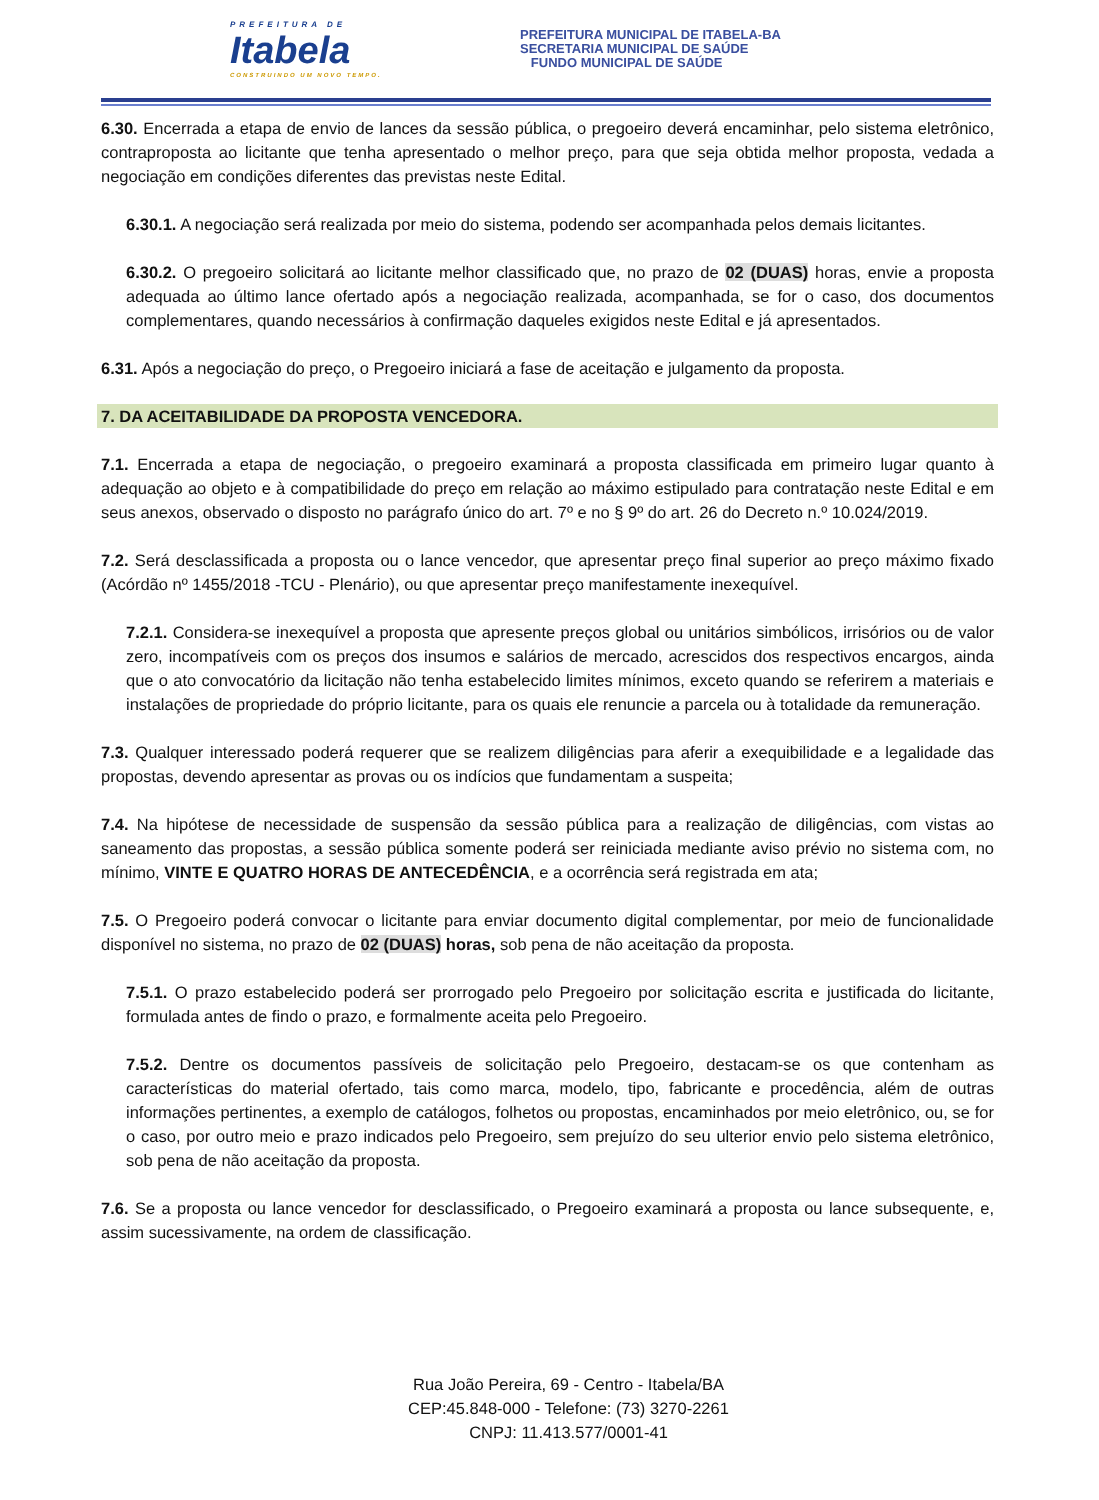PREFEITURA DE
Itabela
CONSTRUINDO UM NOVO TEMPO.
PREFEITURA MUNICIPAL DE ITABELA-BA
SECRETARIA MUNICIPAL DE SAÚDE
FUNDO MUNICIPAL DE SAÚDE
6.30. Encerrada a etapa de envio de lances da sessão pública, o pregoeiro deverá encaminhar, pelo sistema eletrônico, contraproposta ao licitante que tenha apresentado o melhor preço, para que seja obtida melhor proposta, vedada a negociação em condições diferentes das previstas neste Edital.
6.30.1. A negociação será realizada por meio do sistema, podendo ser acompanhada pelos demais licitantes.
6.30.2. O pregoeiro solicitará ao licitante melhor classificado que, no prazo de 02 (DUAS) horas, envie a proposta adequada ao último lance ofertado após a negociação realizada, acompanhada, se for o caso, dos documentos complementares, quando necessários à confirmação daqueles exigidos neste Edital e já apresentados.
6.31. Após a negociação do preço, o Pregoeiro iniciará a fase de aceitação e julgamento da proposta.
7. DA ACEITABILIDADE DA PROPOSTA VENCEDORA.
7.1. Encerrada a etapa de negociação, o pregoeiro examinará a proposta classificada em primeiro lugar quanto à adequação ao objeto e à compatibilidade do preço em relação ao máximo estipulado para contratação neste Edital e em seus anexos, observado o disposto no parágrafo único do art. 7º e no § 9º do art. 26 do Decreto n.º 10.024/2019.
7.2. Será desclassificada a proposta ou o lance vencedor, que apresentar preço final superior ao preço máximo fixado (Acórdão nº 1455/2018 -TCU - Plenário), ou que apresentar preço manifestamente inexequível.
7.2.1. Considera-se inexequível a proposta que apresente preços global ou unitários simbólicos, irrisórios ou de valor zero, incompatíveis com os preços dos insumos e salários de mercado, acrescidos dos respectivos encargos, ainda que o ato convocatório da licitação não tenha estabelecido limites mínimos, exceto quando se referirem a materiais e instalações de propriedade do próprio licitante, para os quais ele renuncie a parcela ou à totalidade da remuneração.
7.3. Qualquer interessado poderá requerer que se realizem diligências para aferir a exequibilidade e a legalidade das propostas, devendo apresentar as provas ou os indícios que fundamentam a suspeita;
7.4. Na hipótese de necessidade de suspensão da sessão pública para a realização de diligências, com vistas ao saneamento das propostas, a sessão pública somente poderá ser reiniciada mediante aviso prévio no sistema com, no mínimo, VINTE E QUATRO HORAS DE ANTECEDÊNCIA, e a ocorrência será registrada em ata;
7.5. O Pregoeiro poderá convocar o licitante para enviar documento digital complementar, por meio de funcionalidade disponível no sistema, no prazo de 02 (DUAS) horas, sob pena de não aceitação da proposta.
7.5.1. O prazo estabelecido poderá ser prorrogado pelo Pregoeiro por solicitação escrita e justificada do licitante, formulada antes de findo o prazo, e formalmente aceita pelo Pregoeiro.
7.5.2. Dentre os documentos passíveis de solicitação pelo Pregoeiro, destacam-se os que contenham as características do material ofertado, tais como marca, modelo, tipo, fabricante e procedência, além de outras informações pertinentes, a exemplo de catálogos, folhetos ou propostas, encaminhados por meio eletrônico, ou, se for o caso, por outro meio e prazo indicados pelo Pregoeiro, sem prejuízo do seu ulterior envio pelo sistema eletrônico, sob pena de não aceitação da proposta.
7.6. Se a proposta ou lance vencedor for desclassificado, o Pregoeiro examinará a proposta ou lance subsequente, e, assim sucessivamente, na ordem de classificação.
Rua João Pereira, 69 - Centro - Itabela/BA
CEP:45.848-000 - Telefone: (73) 3270-2261
CNPJ: 11.413.577/0001-41